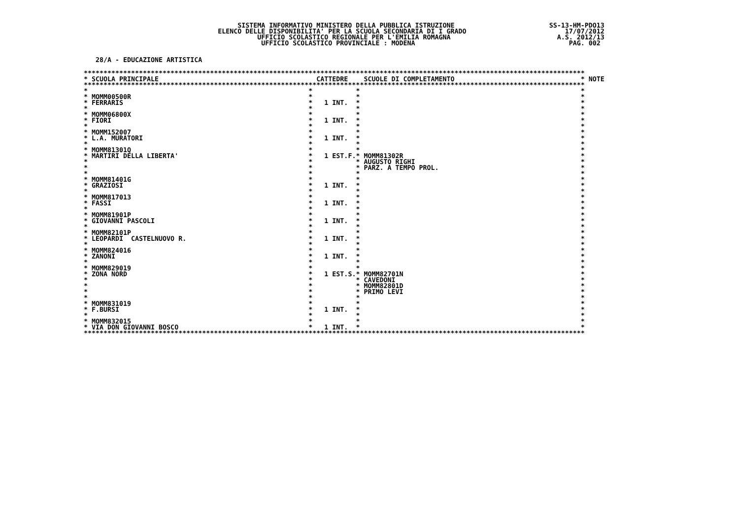SISTEMA INFORMATIVO MINISTERO DELLA PUBBLICA ISTRUZIONE SS-13-HM-PDO13
ELENCO DELLE DISPONIBILITA' PER LA SCUOLA SECONDARIA DI I GRADO 17/07/2012
UFFICIO SCOLASTICO REGIONALE PER L'EMILIA ROMAGNA A.S. 2012/13
UFFICIO SCOLASTICO PROVINCIALE : MODENA PAG. 002
28/A - EDUCAZIONE ARTISTICA
| ******************************************************************************************************************************* | | | | | | | |
| * | SCUOLA PRINCIPALE | | CATTEDRE | | SCUOLE DI COMPLETAMENTO | * | NOTE |
| ******************************************************************************************************************************* | | | | | | | |
| * | | * | | * | | * | |
| * | MOMM00500R | * | | * | | * | |
| * | FERRARIS | * | 1 INT. | * | | * | |
| * | | * | | * | | * | |
| * | MOMM06800X | * | | * | | * | |
| * | FIORI | * | 1 INT. | * | | * | |
| * | | * | | * | | * | |
| * | MOMM152007 | * | | * | | * | |
| * | L.A. MURATORI | * | 1 INT. | * | | * | |
| * | | * | | * | | * | |
| * | MOMM81301Q | * | | * | | * | |
| * | MARTIRI DELLA LIBERTA' | * | 1 EST.F. | * | MOMM81302R | * | |
| * | | * | | * | AUGUSTO RIGHI | * | |
| * | | * | | * | PARZ. A TEMPO PROL. | * | |
| * | | * | | * | | * | |
| * | MOMM81401G | * | | * | | * | |
| * | GRAZIOSI | * | 1 INT. | * | | * | |
| * | | * | | * | | * | |
| * | MOMM817013 | * | | * | | * | |
| * | FASSI | * | 1 INT. | * | | * | |
| * | | * | | * | | * | |
| * | MOMM81901P | * | | * | | * | |
| * | GIOVANNI PASCOLI | * | 1 INT. | * | | * | |
| * | | * | | * | | * | |
| * | MOMM82101P | * | | * | | * | |
| * | LEOPARDI CASTELNUOVO R. | * | 1 INT. | * | | * | |
| * | | * | | * | | * | |
| * | MOMM824016 | * | | * | | * | |
| * | ZANONI | * | 1 INT. | * | | * | |
| * | | * | | * | | * | |
| * | MOMM829019 | * | | * | | * | |
| * | ZONA NORD | * | 1 EST.S. | * | MOMM82701N | * | |
| * | | * | | * | CAVEDONI | * | |
| * | | * | | * | MOMM82801D | * | |
| * | | * | | * | PRIMO LEVI | * | |
| * | | * | | * | | * | |
| * | MOMM831019 | * | | * | | * | |
| * | F.BURSI | * | 1 INT. | * | | * | |
| * | | * | | * | | * | |
| * | MOMM832015 | * | | * | | * | |
| * | VIA DON GIOVANNI BOSCO | * | 1 INT. | * | | * | |
| ******************************************************************************************************************************* | | | | | | | |